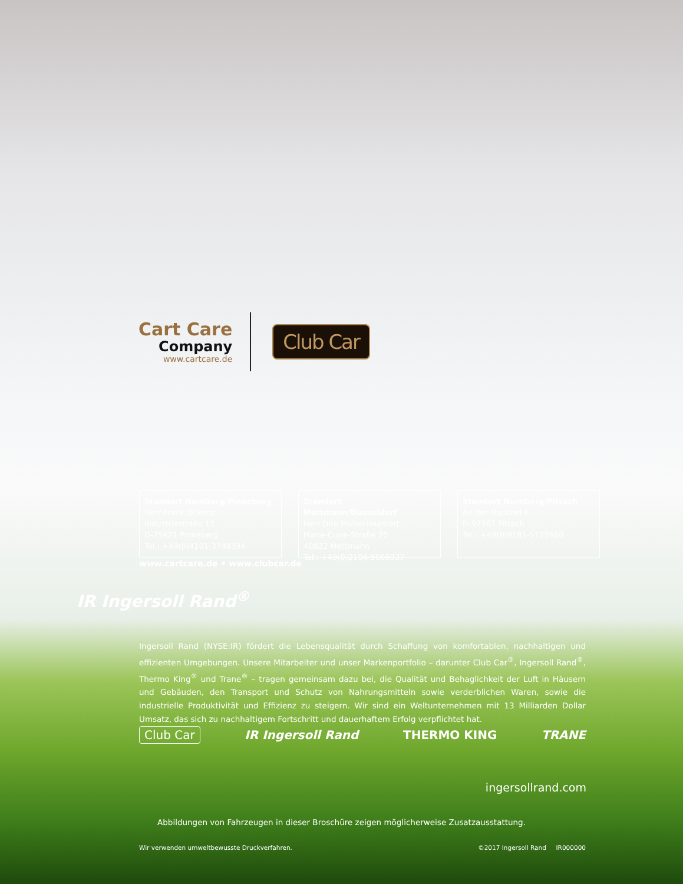Cart Care
Company
www.cartcare.de
Club Car
Standort Hamburg/Pinneberg
Herr Frank Ockens
Industriestraße 12
D-25421 Pinneberg
Tel.: +49(0)4101-3748394
Standort Mettmann/Düsseldorf
Herr Dirk Müller-Haastert
Marie-Curie-Straße 20
40822 Mettmann
Tel.: +49(0)2104-5066937
Standort Nürnberg/Pilsach
An der Muschel 6
D-92367 Pilsach
Tel.: +49(0)9181-5122660
www.cartcare.de • www.clubcar.de
IR Ingersoll Rand<sup>®</sup>
Ingersoll Rand (NYSE:IR) fördert die Lebensqualität durch Schaffung von komfortablen, nachhaltigen und effizienten Umgebungen. Unsere Mitarbeiter und unser Markenportfolio – darunter Club Car<sup>®</sup>, Ingersoll Rand<sup>®</sup>, Thermo King<sup>®</sup> und Trane<sup>®</sup> – tragen gemeinsam dazu bei, die Qualität und Behaglichkeit der Luft in Häusern und Gebäuden, den Transport und Schutz von Nahrungsmitteln sowie verderblichen Waren, sowie die industrielle Produktivität und Effizienz zu steigern. Wir sind ein Weltunternehmen mit 13 Milliarden Dollar Umsatz, das sich zu nachhaltigem Fortschritt und dauerhaftem Erfolg verpflichtet hat.
Club Car IR Ingersoll Rand THERMO KING TRANE
ingersollrand.com
Abbildungen von Fahrzeugen in dieser Broschüre zeigen möglicherweise Zusatzausstattung.
Wir verwenden umweltbewusste Druckverfahren. ©2017 Ingersoll Rand IR000000